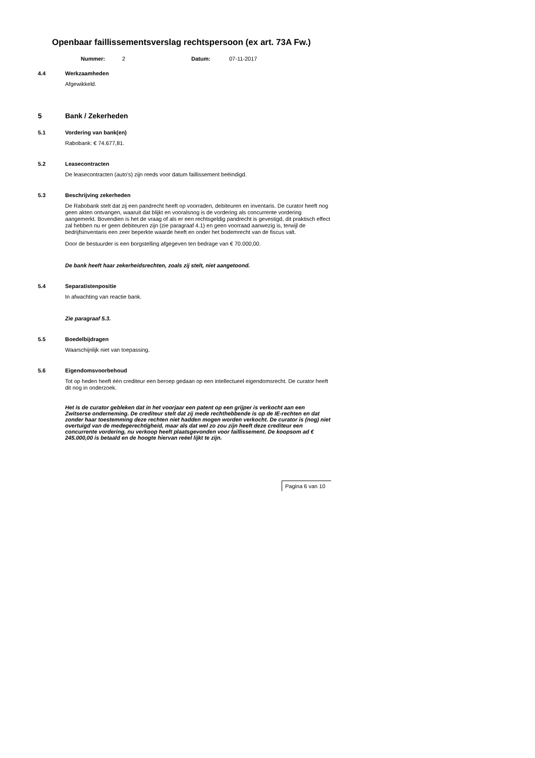Openbaar faillissementsverslag rechtspersoon (ex art. 73A Fw.)
Nummer: 2 Datum: 07-11-2017
4.4 Werkzaamheden
Afgewikkeld.
5 Bank / Zekerheden
5.1 Vordering van bank(en)
Rabobank: € 74.677,81.
5.2 Leasecontracten
De leasecontracten (auto's) zijn reeds voor datum faillissement beëindigd.
5.3 Beschrijving zekerheden
De Rabobank stelt dat zij een pandrecht heeft op voorraden, debiteuren en inventaris. De curator heeft nog geen akten ontvangen, waaruit dat blijkt en vooralsnog is de vordering als concurrente vordering aangemerkt. Bovendien is het de vraag of als er een rechtsgeldig pandrecht is gevestigd, dit praktisch effect zal hebben nu er geen debiteuren zijn (zie paragraaf 4.1) en geen voorraad aanwezig is, terwijl de bedrijfsinventaris een zeer beperkte waarde heeft en onder het bodemrecht van de fiscus valt.
Door de bestuurder is een borgstelling afgegeven ten bedrage van € 70.000,00.
De bank heeft haar zekerheidsrechten, zoals zij stelt, niet aangetoond.
5.4 Separatistenpositie
In afwachting van reactie bank.
Zie paragraaf 5.3.
5.5 Boedelbijdragen
Waarschijnlijk niet van toepassing.
5.6 Eigendomsvoorbehoud
Tot op heden heeft één crediteur een beroep gedaan op een intellectueel eigendomsrecht. De curator heeft dit nog in onderzoek.
Het is de curator gebleken dat in het voorjaar een patent op een grijper is verkocht aan een Zwitserse onderneming. De crediteur stelt dat zij mede rechthebbende is op de IE-rechten en dat zonder haar toestemming deze rechten niet hadden mogen worden verkocht. De curator is (nog) niet overtuigd van de medegerechtigheid, maar als dat wel zo zou zijn heeft deze crediteur een concurrente vordering, nu verkoop heeft plaatsgevonden voor faillissement. De koopsom ad € 245.000,00 is betaald en de hoogte hiervan reëel lijkt te zijn.
Pagina 6 van 10